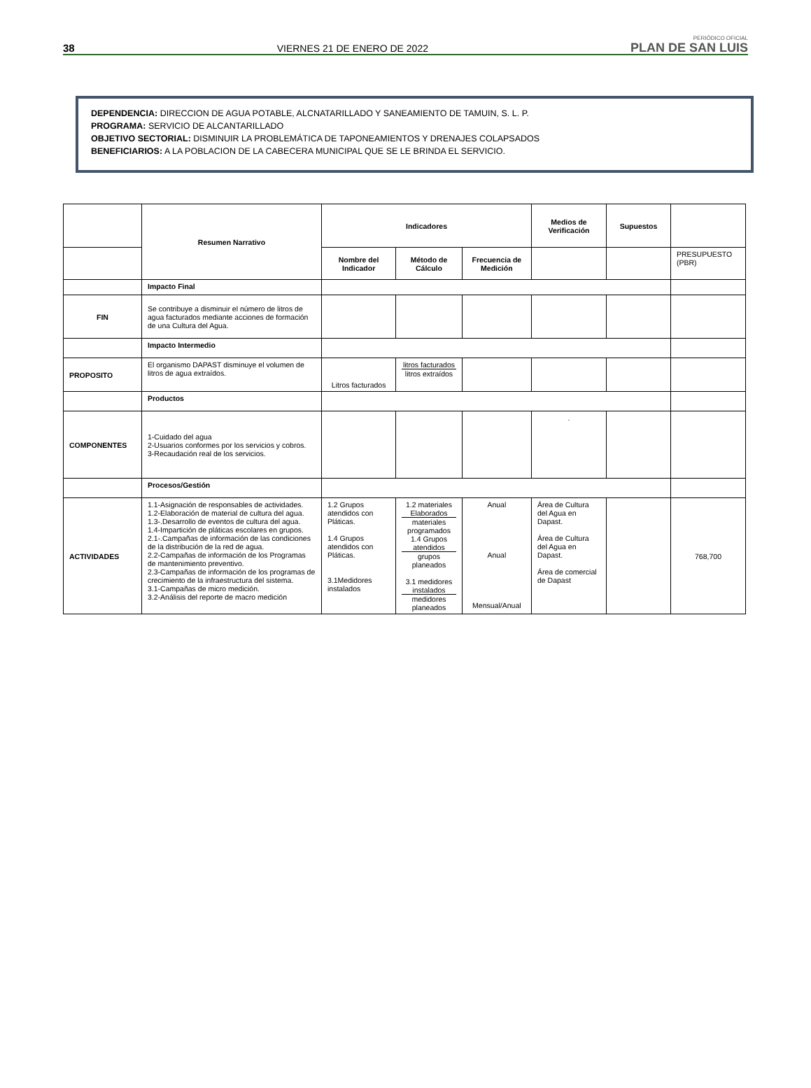38 VIERNES 21 DE ENERO DE 2022 PERIÓDICO OFICIAL
PLAN DE SAN LUIS
DEPENDENCIA: DIRECCION DE AGUA POTABLE, ALCNATARILLADO Y SANEAMIENTO DE TAMUIN, S. L. P.
PROGRAMA: SERVICIO DE ALCANTARILLADO
OBJETIVO SECTORIAL: DISMINUIR LA PROBLEMÁTICA DE TAPONEAMIENTOS Y DRENAJES COLAPSADOS
BENEFICIARIOS: A LA POBLACION DE LA CABECERA MUNICIPAL QUE SE LE BRINDA EL SERVICIO.
| | Resumen Narrativo | Indicadores | | | Medios de Verificación | Supuestos | |
| --- | --- | --- | --- | --- | --- | --- | --- |
| | | Nombre del Indicador | Método de Cálculo | Frecuencia de Medición | | | PRESUPUESTO (PBR) |
| | Impacto Final | | | | | | |
| FIN | Se contribuye a disminuir el número de litros de agua facturados mediante acciones de formación de una Cultura del Agua. | | | | | | |
| | Impacto Intermedio | | | | | | |
| PROPOSITO | El organismo DAPAST disminuye el volumen de litros de agua extraídos. | Litros facturados | litros facturados litros extraídos | | | | |
| | Productos | | | | | | |
| COMPONENTES | 1-Cuidado del agua 2-Usuarios conformes por los servicios y cobros. 3-Recaudación real de los servicios. | | | | . | | |
| | Procesos/Gestión | | | | | | |
| ACTIVIDADES | 1.1-Asignación de responsables de actividades. 1.2-Elaboración de material de cultura del agua. 1.3-.Desarrollo de eventos de cultura del agua. 1.4-Impartición de pláticas escolares en grupos. 2.1-.Campañas de información de las condiciones de la distribución de la red de agua. 2.2-Campañas de información de los Programas de mantenimiento preventivo. 2.3-Campañas de información de los programas de crecimiento de la infraestructura del sistema. 3.1-Campañas de micro medición. 3.2-Análisis del reporte de macro medición | 1.2 Grupos atendidos con Pláticas. 1.4 Grupos atendidos con Pláticas. 3.1Medidores instalados | 1.2 materiales Elaborados materiales programados 1.4 Grupos atendidos grupos planeados 3.1 medidores instalados medidores planeados | Anual Anual Mensual/Anual | Área de Cultura del Agua en Dapast. Área de Cultura del Agua en Dapast. Área de comercial de Dapast | | 768,700 |